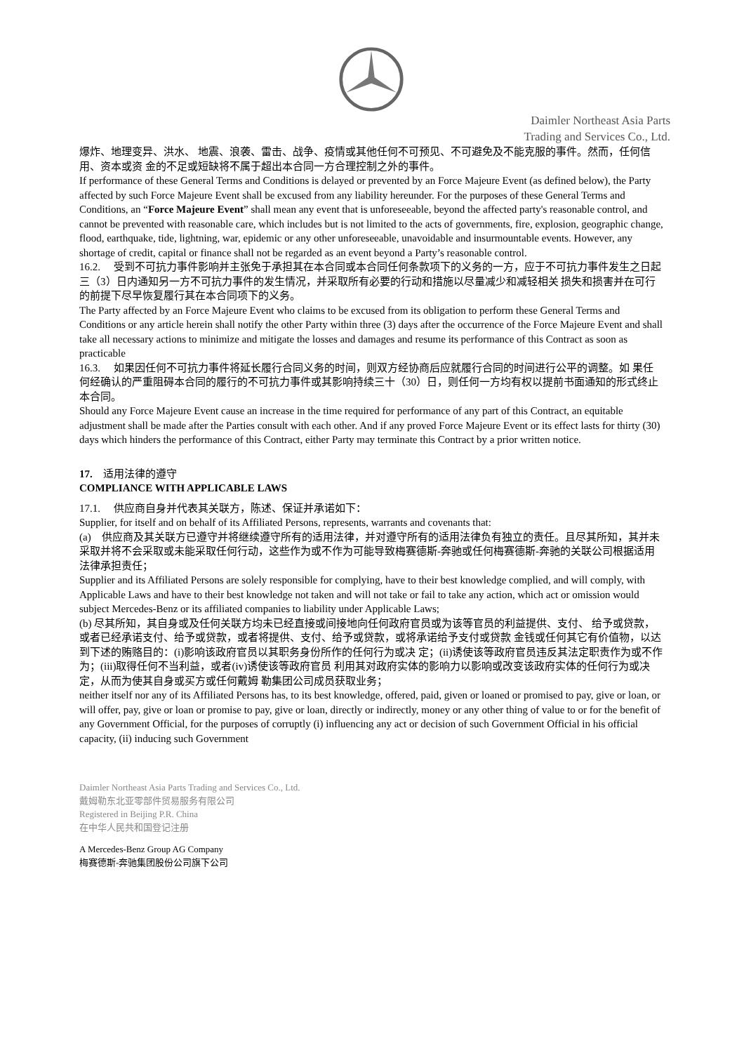Daimler Northeast Asia Parts
Trading and Services Co., Ltd.
爆炸、地理变异、洪水、 地震、浪袭、雷击、战争、疫情或其他任何不可预见、不可避免及不能克服的事件。然而，任何信用、资本或资 金的不足或短缺将不属于超出本合同一方合理控制之外的事件。
If performance of these General Terms and Conditions is delayed or prevented by an Force Majeure Event (as defined below), the Party affected by such Force Majeure Event shall be excused from any liability hereunder. For the purposes of these General Terms and Conditions, an “Force Majeure Event” shall mean any event that is unforeseeable, beyond the affected party's reasonable control, and cannot be prevented with reasonable care, which includes but is not limited to the acts of governments, fire, explosion, geographic change, flood, earthquake, tide, lightning, war, epidemic or any other unforeseeable, unavoidable and insurmountable events. However, any shortage of credit, capital or finance shall not be regarded as an event beyond a Party’s reasonable control.
16.2. 受到不可抗力事件影响并主张免于承担其在本合同或本合同任何条款项下的义务的一方，应于不可抗力事件发生之日起三（3）日内通知另一方不可抗力事件的发生情况，并采取所有必要的行动和措施以尽量减少和减轻相关 损失和损害并在可行的前提下尽早恢复履行其在本合同项下的义务。
The Party affected by an Force Majeure Event who claims to be excused from its obligation to perform these General Terms and Conditions or any article herein shall notify the other Party within three (3) days after the occurrence of the Force Majeure Event and shall take all necessary actions to minimize and mitigate the losses and damages and resume its performance of this Contract as soon as practicable
16.3. 如果因任何不可抗力事件将延长履行合同义务的时间，则双方经协商后应就履行合同的时间进行公平的调整。如 果任何经确认的严重阻碍本合同的履行的不可抗力事件或其影响持续三十（30）日，则任何一方均有权以提前书面通知的形式终止本合同。
Should any Force Majeure Event cause an increase in the time required for performance of any part of this Contract, an equitable adjustment shall be made after the Parties consult with each other. And if any proved Force Majeure Event or its effect lasts for thirty (30) days which hinders the performance of this Contract, either Party may terminate this Contract by a prior written notice.
17. 适用法律的遵守
COMPLIANCE WITH APPLICABLE LAWS
17.1. 供应商自身并代表其关联方，陈述、保证并承诺如下：
Supplier, for itself and on behalf of its Affiliated Persons, represents, warrants and covenants that:
(a) 供应商及其关联方已遵守并将继续遵守所有的适用法律，并对遵守所有的适用法律负有独立的责任。且尽其所知，其并未采取并将不会采取或未能采取任何行动，这些作为或不作为可能导致梅赛德斯-奔驰或任何梅赛德斯-奔驰的关联公司根据适用法律承担责任；
Supplier and its Affiliated Persons are solely responsible for complying, have to their best knowledge complied, and will comply, with Applicable Laws and have to their best knowledge not taken and will not take or fail to take any action, which act or omission would subject Mercedes-Benz or its affiliated companies to liability under Applicable Laws;
(b) 尽其所知，其自身或及任何关联方均未已经直接或间接地向任何政府官员或为该等官员的利益提供、支付、 给予或贷款，或者已经承诺支付、给予或贷款，或者将提供、支付、给予或贷款，或将承诺给予支付或贷款 金钱或任何其它有价值物，以达到下述的贿赂目的：(i)影响该政府官员以其职务身份所作的任何行为或决 定；(ii)诱使该等政府官员违反其法定职责作为或不作为；(iii)取得任何不当利益，或者(iv)诱使该等政府官员 利用其对政府实体的影响力以影响或改变该政府实体的任何行为或决定，从而为使其自身或买方或任何戴姆 勒集团公司成员获取业务；
neither itself nor any of its Affiliated Persons has, to its best knowledge, offered, paid, given or loaned or promised to pay, give or loan, or will offer, pay, give or loan or promise to pay, give or loan, directly or indirectly, money or any other thing of value to or for the benefit of any Government Official, for the purposes of corruptly (i) influencing any act or decision of such Government Official in his official capacity, (ii) inducing such Government
Daimler Northeast Asia Parts Trading and Services Co., Ltd.
戴姆勒东北亚零部件贸易服务有限公司
Registered in Beijing P.R. China
在中华人民共和国登记注册
A Mercedes-Benz Group AG Company
梅赛德斯-奔驰集团股份公司旗下公司